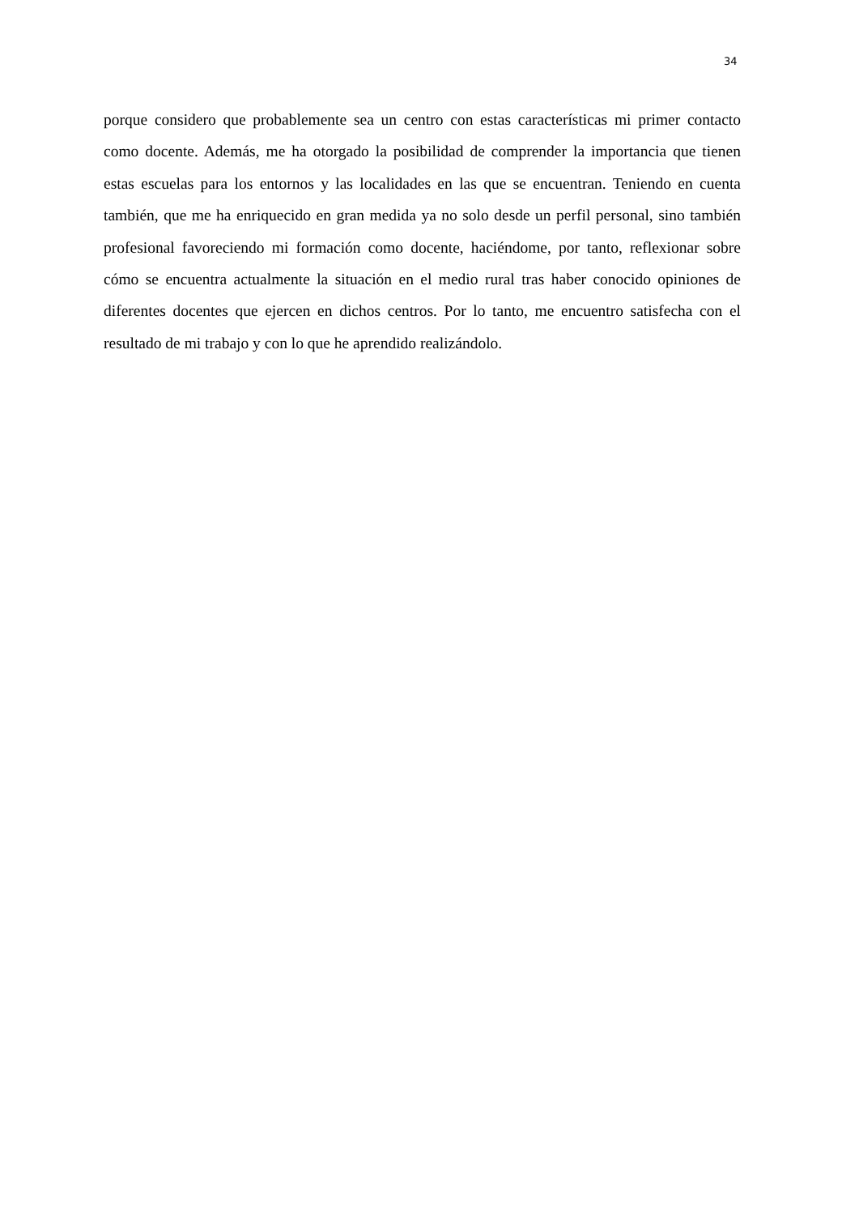34
porque considero que probablemente sea un centro con estas características mi primer contacto como docente. Además, me ha otorgado la posibilidad de comprender la importancia que tienen estas escuelas para los entornos y las localidades en las que se encuentran. Teniendo en cuenta también, que me ha enriquecido en gran medida ya no solo desde un perfil personal, sino también profesional favoreciendo mi formación como docente, haciéndome, por tanto, reflexionar sobre cómo se encuentra actualmente la situación en el medio rural tras haber conocido opiniones de diferentes docentes que ejercen en dichos centros. Por lo tanto, me encuentro satisfecha con el resultado de mi trabajo y con lo que he aprendido realizándolo.